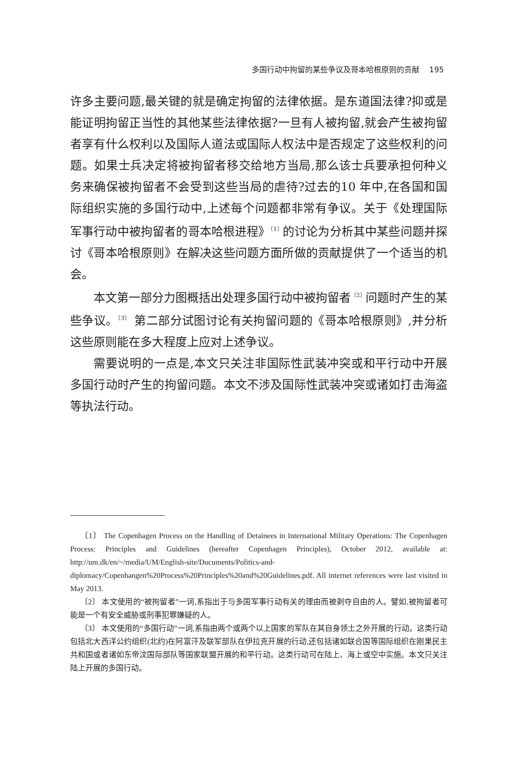多国行动中拘留的某些争议及哥本哈根原则的贡献 195
许多主要问题,最关键的就是确定拘留的法律依据。是东道国法律?抑或是能证明拘留正当性的其他某些法律依据?一旦有人被拘留,就会产生被拘留者享有什么权利以及国际人道法或国际人权法中是否规定了这些权利的问题。如果士兵决定将被拘留者移交给地方当局,那么该士兵要承担何种义务来确保被拘留者不会受到这些当局的虐待?过去的10 年中,在各国和国际组织实施的多国行动中,上述每个问题都非常有争议。关于《处理国际军事行动中被拘留者的哥本哈根进程》<sup>〔1〕</sup>的讨论为分析其中某些问题并探讨《哥本哈根原则》在解决这些问题方面所做的贡献提供了一个适当的机会。
本文第一部分力图概括出处理多国行动中被拘留者<sup>〔2〕</sup>问题时产生的某些争议。<sup>〔3〕</sup> 第二部分试图讨论有关拘留问题的《哥本哈根原则》,并分析这些原则能在多大程度上应对上述争议。
需要说明的一点是,本文只关注非国际性武装冲突或和平行动中开展多国行动时产生的拘留问题。本文不涉及国际性武装冲突或诸如打击海盗等执法行动。
〔1〕 The Copenhagen Process on the Handling of Detainees in International Military Operations: The Copenhagen Process: Principles and Guidelines (hereafter Copenhagen Principles), October 2012, available at: http://um.dk/en/~/media/UM/English-site/Documents/Politics-and-diplomacy/Copenhangen%20Process%20Principles%20and%20Guidelines.pdf. All internet references were last visited in May 2013.
〔2〕 本文使用的“被拘留者”一词,系指出于与多国军事行动有关的理由而被剥夺自由的人。譬如,被拘留者可能是一个有安全威胁或刑事犯罪嫌疑的人。
〔3〕 本文使用的“多国行动”一词,系指由两个或两个以上国家的军队在其自身领土之外开展的行动。这类行动包括北大西洋公约组织(北约)在阿富汗及联军部队在伊拉克开展的行动,还包括诸如联合国等国际组织在刚果民主共和国或者诸如东帝汶国际部队等国家联盟开展的和平行动。这类行动可在陆上、海上或空中实施。本文只关注陆上开展的多国行动。